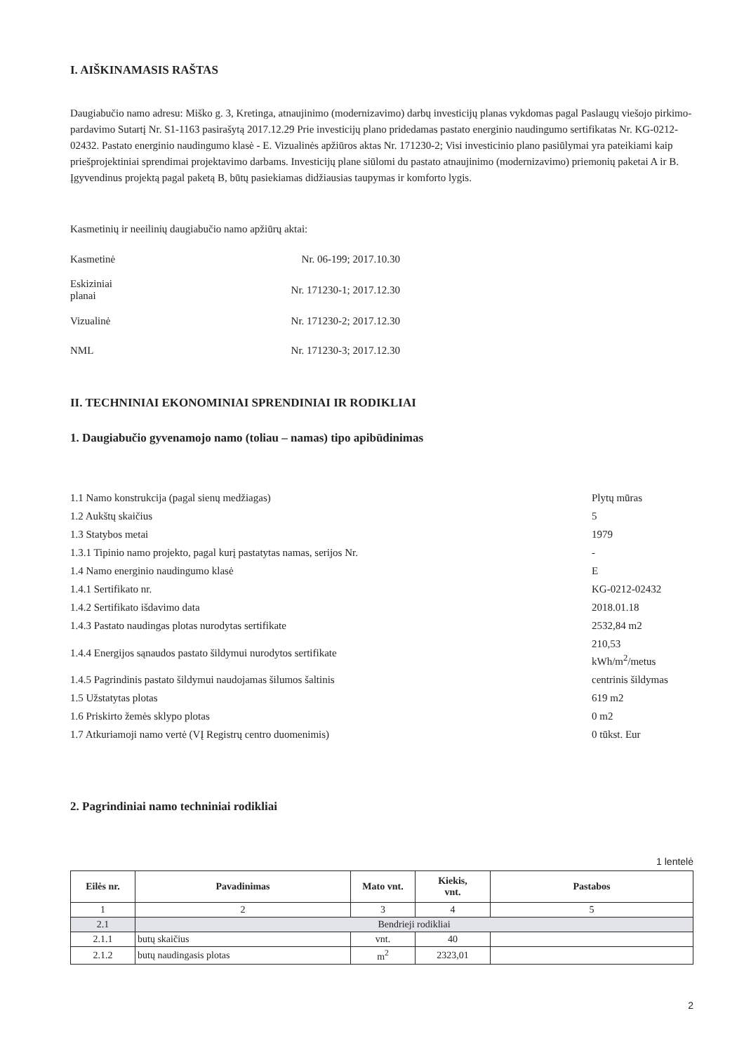I. AIŠKINAMASIS RAŠTAS
Daugiabučio namo adresu: Miško g. 3, Kretinga, atnaujinimo (modernizavimo) darbų investicijų planas vykdomas pagal Paslaugų viešojo pirkimo-pardavimo Sutartį Nr. S1-1163 pasirašytą 2017.12.29 Prie investicijų plano pridedamas pastato energinio naudingumo sertifikatas Nr. KG-0212-02432. Pastato energinio naudingumo klasė - E. Vizualinės apžiūros aktas Nr. 171230-2; Visi investicinio plano pasiūlymai yra pateikiami kaip priešprojektiniai sprendimai projektavimo darbams. Investicijų plane siūlomi du pastato atnaujinimo (modernizavimo) priemonių paketai A ir B. Įgyvendinus projektą pagal paketą B, būtų pasiekiamas didžiausias taupymas ir komforto lygis.
Kasmetinių ir neeilinių daugiabučio namo apžiūrų aktai:
| Kasmetinė | Nr. 06-199; 2017.10.30 |
| Eskiziniai planai | Nr. 171230-1; 2017.12.30 |
| Vizualinė | Nr. 171230-2; 2017.12.30 |
| NML | Nr. 171230-3; 2017.12.30 |
II. TECHNINIAI EKONOMINIAI SPRENDINIAI IR RODIKLIAI
1. Daugiabučio gyvenamojo namo (toliau – namas) tipo apibūdinimas
| 1.1 Namo konstrukcija (pagal sienų medžiagas) | Plytų mūras |
| 1.2 Aukštų skaičius | 5 |
| 1.3 Statybos metai | 1979 |
| 1.3.1 Tipinio namo projekto, pagal kurį pastatytas namas, serijos Nr. | - |
| 1.4 Namo energinio naudingumo klasė | E |
| 1.4.1 Sertifikato nr. | KG-0212-02432 |
| 1.4.2 Sertifikato išdavimo data | 2018.01.18 |
| 1.4.3 Pastato naudingas plotas nurodytas sertifikate | 2532,84 m2 |
| 1.4.4 Energijos sąnaudos pastato šildymui nurodytos sertifikate | 210,53 kWh/m<sup>2</sup>/metus |
| 1.4.5 Pagrindinis pastato šildymui naudojamas šilumos šaltinis | centrinis šildymas |
| 1.5 Užstatytas plotas | 619 m2 |
| 1.6 Priskirto žemės sklypo plotas | 0 m2 |
| 1.7 Atkuriamoji namo vertė (VĮ Registrų centro duomenimis) | 0 tūkst. Eur |
2. Pagrindiniai namo techniniai rodikliai
1 lentelė
| Eilės nr. | Pavadinimas | Mato vnt. | Kiekis, vnt. | Pastabos |
| --- | --- | --- | --- | --- |
| 1 | 2 | 3 | 4 | 5 |
| 2.1 | Bendrieji rodikliai | | | |
| 2.1.1 | butų skaičius | vnt. | 40 | |
| 2.1.2 | butų naudingasis plotas | m<sup>2</sup> | 2323,01 | |
2